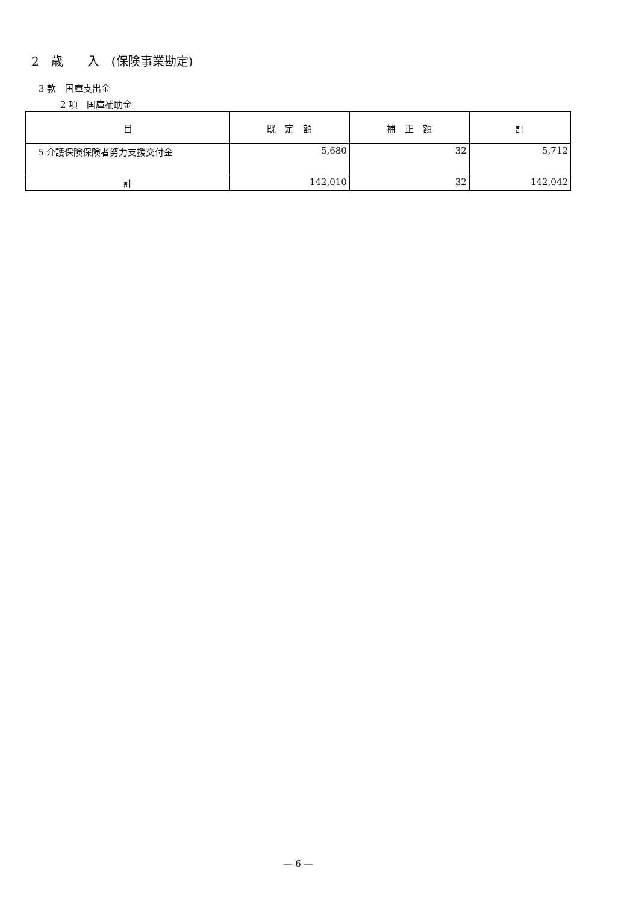2　歳　　入　(保険事業勘定)
3 款　国庫支出金
2 項　国庫補助金
| 目 | 既 定 額 | 補 正 額 | 計 |
| --- | --- | --- | --- |
| 5 介護保険保険者努力支援交付金 | 5,680 | 32 | 5,712 |
| 計 | 142,010 | 32 | 142,042 |
― 6 ―